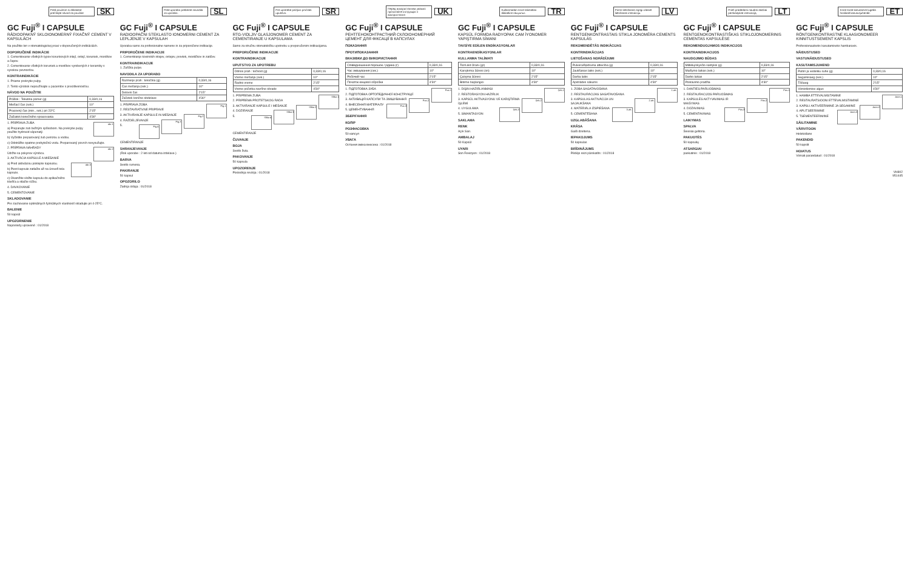Pred použitím si dôkladne prečítajte návod na použitie
SK
GC Fuji<sup>®</sup> I CAPSULE
RÁDIOOPAKNÝ SKLOIONOMERNÝ FIXAČNÝ CEMENT V KAPSULÁCH
Na použitie len v stomatologickej praxi v doporučených indikáciách.
DOPORUČENÉ INDIKÁCIE
1. Cementovanie všetkých typov korunkových inlejí, onlejí, koruniek, mostíkov a čapov.
2. Cementovanie všetkých koruniek a mostíkov vyrobených z keramiky s vysokou pevnosťou.
KONTRAINDIKÁCIE
1. Priame prekrytie pulpy.
2. Tento výrobok nepoužívajte u pacientov s precitlivenosťou.
NÁVOD NA POUŽITIE
| Prášok : Tekutina pomer (g) | 0,33/0,16 |
| Miešací čas (sek.) | 10" |
| Pracovný čas (min., sek.) pri 23°C | 2'15" |
| Začiatok konečného spracovania | 4'30" |
obr.1
1. PRÍPRAVA ZUBA
a) Preparujte zub bežným spôsobom. Na prekrytie pulpy použite hydroxid vápenatý.
b) Vyčistite preparovaný zub pemzou a vodou.
c) Odstráňte opatrne prebytočnú vodu. Preparovaný povrch nevysušujte.
obr.2
2. PRÍPRAVA NÁHRADY
Údržte sa pokynov výrobcu.
3. AKTIVÁCIA KAPSULE A MIEŠANIE
obr.3
a) Pred aktiváciou poklepte kapsulou.
b) Piest kapsule zatlačte až na úroveň tela kapsule.
c) Okamžite vložte kapsulu do aplikačného kliešťa a stlačte rúčku.
4. DAVKOVANIE
5. CEMENTOVANIE
SKLADOVANIE
Pre zachovanie optimálnych fyzikálnych vlastností skladujte pri 4-25°C.
BALENIE
50 kapsúl
UPOZORNENIE
Naposledy upravené : 01/2018
Pred uporabo preberite navodila za uporabo.
SL
GC Fuji<sup>®</sup> I CAPSULE
RADIOOPAČNI STEKLASTO IONOMERNI CEMENT ZA LEPLJENJE V KAPSULAH
Uporaba samo za profesionalne namene in za priporočene indikacije.
PRIPOROČENE INDIKACIJE
1. Cementiranje kovinskih inlejev, onlejev, prevlek, mostičkov in zatičev.
KONTRAINDIKACIJE
1. Zaščita pulpe.
NAVODILA ZA UPORABO
| Razmerje prah : tekočina (g) | 0,33/0,16 |
| Čas mešanja (sek.) | 10" |
| Delovni čas | 2'15" |
| Začetek končne obdelave | 4'30" |
Fig.1
1. PRIPRAVA ZOBA
2. RESTAVRATIVNE PRIPRAVE
Fig.2
3. AKTIVIRANJE KAPSULE IN MEŠANJE
Fig.3
4. RAZDELJEVANJE
Fig.4
5. CEMENTIRANJE
SHRANJEVANJE
(Rok uporabe : 2 leti od datuma izdelave.)
BARVA
Svetlo rumena.
PAKIRANJE
50 kapsul
OPOZORILO
Zadnja izdaja : 01/2018
Pre upotrebe pažljivo pročitati uputstvo.
SR
GC Fuji<sup>®</sup> I CAPSULE
RTG-VIDLJIV GLASJONOMER CEMENT ZA CEMENTIRANJE U KAPSULAMA
Samo za stručnu stomatološku upotrebu u preporučenim indikacijama.
PREPORUČENE INDIKACIJE
KONTRAINDIKACIJE
UPUTSTVO ZA UPOTREBU
| Odnos prah : tečnost (g) | 0,33/0,16 |
| Vreme mešanja (sek.) | 10" |
| Radno vreme | 2'15" |
| Vreme početka završne obrade | 4'30" |
Slika 1
1. PRIPREMA ZUBA
2. PRIPREMA PROTETSKOG RADA
Slika 2
3. AKTIVIRANJE KAPSULE I MEŠANJE
Slika 3
4. DOZIRANJE
Slika 4
5. CEMENTIRANJE
ČUVANJE
BOJA
Svetlo žuta.
PAKOVANJE
50 kapsula
UPOZORENJE
Poslednja revizija : 01/2018
Перед використанням уважно прочитайте інструкцію з використання
UK
GC Fuji<sup>®</sup> I CAPSULE
РЕНТГЕНОКОНТРАСТНИЙ СКЛОІОНОМЕРНИЙ ЦЕМЕНТ ДЛЯ ФІКСАЦІЇ В КАПСУЛАХ
ПОКАЗАННЯ
ПРОТИПОКАЗАННЯ
ВКАЗІВКИ ДО ВИКОРИСТАННЯ
| Співвідношення порошок / рідина (г) | 0,33/0,16 |
| Час змішування (сек.) | 10" |
| Робочий час | 2'15" |
| Початок кінцевої обробки | 4'30" |
Рис.1
1. ПІДГОТОВКА ЗУБА
2. ПІДГОТОВКА ОРТОПЕДИЧНОЇ КОНСТРУКЦІЇ
Рис.2
3. АКТИВАЦІЯ КАПСУЛИ ТА ЗМІШУВАННЯ
Рис.3
4. ВНЕСЕННЯ МАТЕРІАЛУ
5. ЦЕМЕНТУВАННЯ
ЗБЕРІГАННЯ
КОЛІР
РОЗФАСОВКА
50 капсул
УВАГА
Остання зміна внесена : 01/2018
Kullanmadan önce talimatları dikkatlice okuyunuz.
TR
GC Fuji<sup>®</sup> I CAPSULE
KAPSÜL FORMDA RADYOPAK CAM İYONOMER YAPIŞTIRMA SİMANI
TAVSİYE EDİLEN ENDİKASYONLAR
KONTRAENDİKASYONLAR
KULLANMA TALİMATI
| Toz/Likit Oranı (gr) | 0,33/0,16 |
| Karıştırma Süresi (sn) | 10" |
| Çalışma Süresi | 2'15" |
| Bitirme başlangıcı | 4'30" |
Şek.1
1. DİŞİN HAZIRLANMASI
2. RESTORASYON HAZIRLIK
Şek.2
3. KAPSÜL AKTİVASYONU VE KARIŞTIRMA İŞLEMİ
Şek.3
4. UYGULAMA
5. SİMANTASYON
SAKLAMA
RENK
Açık Sarı.
AMBALAJ
50 Kapsül
UYARI
Son Revizyon : 01/2018
Pirms lietošanas rūpīgi izlasiet lietošanas instrukciju.
LV
GC Fuji<sup>®</sup> I CAPSULE
RENTGENKONTRASTAIS STIKLA JONOMĒRA CEMENTS KAPSULĀS
REKOMENDĒTĀS INDIKĀCIJAS
KONTRINDIKĀCIJAS
LIETOŠANAS NORĀDĪJUMI
| Pulvera/šķidruma attiecība (g) | 0,33/0,16 |
| Jaukšanas laiks (sek.) | 10" |
| Darba laiks | 2'15" |
| Apstrādes sākums | 4'30" |
1.att.
1. ZOBA SAGATAVOŠANA
2. RESTAURĀCIJAS SAGATAVOŠANA
2.att.
3. KAPSULAS AKTIVĀCIJA UN SAJAUKŠANA
3.att.
4. MATERIĀLA IZSPIEŠANA
5. CEMENTĒŠANA
UZGLABĀŠANA
KRĀSA
Gaiši dzeltena.
IEPAKOJUMS
50 kapsulas
BRĪDINĀJUMS
Pēdējo reizi pārskatīts : 01/2018
Prieš pradėdami naudoti atidžiai perskaitykite instrukciją.
LT
GC Fuji<sup>®</sup> I CAPSULE
RENTGENOKONTRASTIŠKAS STIKLOJONOMERINIS CEMENTAS KAPSULĖSE
REKOMENDUOJAMOS INDIKACIJOS
KONTRAINDIKACIJOS
NAUDOJIMO BŪDAS
| Miltelių/skysčio santykis (g) | 0,33/0,16 |
| Maišymo laikas (sek.) | 10" |
| Darbo laikas | 2'15" |
| Poliravimo pradžia | 4'30" |
Pav.1
1. DANTIES PARUOŠIMAS
2. RESTAURACIJOS PARUOŠIMAS
Pav.2
3. KAPSULĖS AKTYVAVIMAS IR MAIŠYMAS
Pav.3
4. DOZAVIMAS
5. CEMENTAVIMAS
LAIKYMAS
SPALVA
Šviesiai geltona.
PAKUOTĖS
50 kapsulių
ATSARGIAI
paskutinis : 01/2018
Enne toote kasutamist lugeda hoolikalt kasutusjuhendit.
ET
GC Fuji<sup>®</sup> I CAPSULE
RÖNTGENKONTRASTNE KLAASIONOMEER KINNITUSTSEMENT KAPSLIS
Professionaalseks kasutamiseks hambaravis.
NÄIDUSTUSED
VASTUNÄIDUSTUSED
KASUTAMISJUHEND
| Pulbri ja vedeliku suhe (g) | 0,33/0,16 |
| Segamisaeg (sek.) | 10" |
| Tööaeg | 2'15" |
| Viimistlemise algus | 4'30" |
Joon.1
1. HAMBA ETTEVALMISTAMINE
2. RESTAURATSIOONI ETTEVALMISTAMINE
Joon.2
3. KAPSLI AKTIVEERIMINE JA SEGAMINE
Joon.3
4. APLITSEERIMINE
5. TSEMENTEERIMINE
SÄILITAMINE
VÄRVITOON
Helekollane
PAKENDID
50 kapslit
HOIATUS
Viimati parandatud : 01/2018
VH802
951445